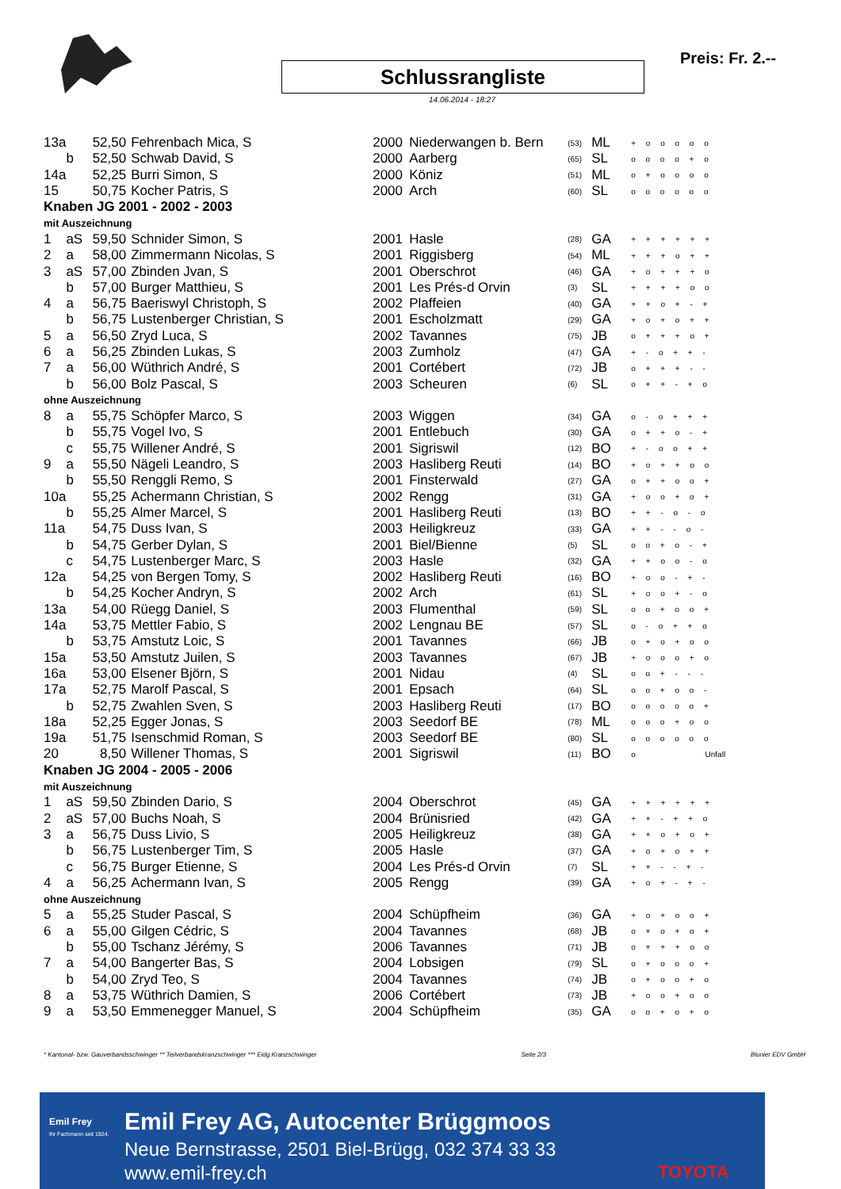Schlussrangliste
14.06.2014 - 18:27
Preis: Fr. 2.--
| 13a | | | 52,50 | Fehrenbach Mica, S | 2000 | Niederwangen b. Bern | (53) | ML | + o o o o o |
| | b | | 52,50 | Schwab David, S | 2000 | Aarberg | (65) | SL | o o o o + o |
| 14a | | | 52,25 | Burri Simon, S | 2000 | Köniz | (51) | ML | o + o o o o |
| 15 | | | 50,75 | Kocher Patris, S | 2000 | Arch | (60) | SL | o o o o o o |
| Knaben JG 2001 - 2002 - 2003 | | | | | | | | | |
| mit Auszeichnung | | | | | | | | | |
| 1 | a | S | 59,50 | Schnider Simon, S | 2001 | Hasle | (28) | GA | + + + + + + |
| 2 | a | | 58,00 | Zimmermann Nicolas, S | 2001 | Riggisberg | (54) | ML | + + + o + + |
| 3 | a | S | 57,00 | Zbinden Jvan, S | 2001 | Oberschrot | (46) | GA | + o + + + o |
| | b | | 57,00 | Burger Matthieu, S | 2001 | Les Prés-d Orvin | (3) | SL | + + + + o o |
| 4 | a | | 56,75 | Baeriswyl Christoph, S | 2002 | Plaffeien | (40) | GA | + + o + - + |
| | b | | 56,75 | Lustenberger Christian, S | 2001 | Escholzmatt | (29) | GA | + o + o + + |
| 5 | a | | 56,50 | Zryd Luca, S | 2002 | Tavannes | (75) | JB | o + + + o + |
| 6 | a | | 56,25 | Zbinden Lukas, S | 2003 | Zumholz | (47) | GA | + - o + + - |
| 7 | a | | 56,00 | Wüthrich André, S | 2001 | Cortébert | (72) | JB | o + + + - - |
| | b | | 56,00 | Bolz Pascal, S | 2003 | Scheuren | (6) | SL | o + + - + o |
| ohne Auszeichnung | | | | | | | | | |
| 8 | a | | 55,75 | Schöpfer Marco, S | 2003 | Wiggen | (34) | GA | o - o + + + |
| | b | | 55,75 | Vogel Ivo, S | 2001 | Entlebuch | (30) | GA | o + + o - + |
| | c | | 55,75 | Willener André, S | 2001 | Sigriswil | (12) | BO | + - o o + + |
| 9 | a | | 55,50 | Nägeli Leandro, S | 2003 | Hasliberg Reuti | (14) | BO | + o + + o o |
| | b | | 55,50 | Renggli Remo, S | 2001 | Finsterwald | (27) | GA | o + + o o + |
| 10a | | | 55,25 | Achermann Christian, S | 2002 | Rengg | (31) | GA | + o o + o + |
| | b | | 55,25 | Almer Marcel, S | 2001 | Hasliberg Reuti | (13) | BO | + + - o - o |
| 11a | | | 54,75 | Duss Ivan, S | 2003 | Heiligkreuz | (33) | GA | + + - - o - |
| | b | | 54,75 | Gerber Dylan, S | 2001 | Biel/Bienne | (5) | SL | o o + o - + |
| | c | | 54,75 | Lustenberger Marc, S | 2003 | Hasle | (32) | GA | + + o o - o |
| 12a | | | 54,25 | von Bergen Tomy, S | 2002 | Hasliberg Reuti | (16) | BO | + o o - + - |
| | b | | 54,25 | Kocher Andryn, S | 2002 | Arch | (61) | SL | + o o + - o |
| 13a | | | 54,00 | Rüegg Daniel, S | 2003 | Flumenthal | (59) | SL | o o + o o + |
| 14a | | | 53,75 | Mettler Fabio, S | 2002 | Lengnau BE | (57) | SL | o - o + + o |
| | b | | 53,75 | Amstutz Loic, S | 2001 | Tavannes | (66) | JB | o + o + o o |
| 15a | | | 53,50 | Amstutz Juilen, S | 2003 | Tavannes | (67) | JB | + o o o + o |
| 16a | | | 53,00 | Elsener Björn, S | 2001 | Nidau | (4) | SL | o o + - - - |
| 17a | | | 52,75 | Marolf Pascal, S | 2001 | Epsach | (64) | SL | o o + o o - |
| | b | | 52,75 | Zwahlen Sven, S | 2003 | Hasliberg Reuti | (17) | BO | o o o o o + |
| 18a | | | 52,25 | Egger Jonas, S | 2003 | Seedorf BE | (78) | ML | o o o + o o |
| 19a | | | 51,75 | Isenschmid Roman, S | 2003 | Seedorf BE | (80) | SL | o o o o o o |
| 20 | | | 8,50 | Willener Thomas, S | 2001 | Sigriswil | (11) | BO | o Unfall |
| Knaben JG 2004 - 2005 - 2006 | | | | | | | | | |
| mit Auszeichnung | | | | | | | | | |
| 1 | a | S | 59,50 | Zbinden Dario, S | 2004 | Oberschrot | (45) | GA | + + + + + + |
| 2 | a | S | 57,00 | Buchs Noah, S | 2004 | Brünisried | (42) | GA | + + - + + o |
| 3 | a | | 56,75 | Duss Livio, S | 2005 | Heiligkreuz | (38) | GA | + + o + o + |
| | b | | 56,75 | Lustenberger Tim, S | 2005 | Hasle | (37) | GA | + o + o + + |
| | c | | 56,75 | Burger Etienne, S | 2004 | Les Prés-d Orvin | (7) | SL | + + - - + - |
| 4 | a | | 56,25 | Achermann Ivan, S | 2005 | Rengg | (39) | GA | + o + - + - |
| ohne Auszeichnung | | | | | | | | | |
| 5 | a | | 55,25 | Studer Pascal, S | 2004 | Schüpfheim | (36) | GA | + o + o o + |
| 6 | a | | 55,00 | Gilgen Cédric, S | 2004 | Tavannes | (68) | JB | o + o + o + |
| | b | | 55,00 | Tschanz Jérémy, S | 2006 | Tavannes | (71) | JB | o + + + o o |
| 7 | a | | 54,00 | Bangerter Bas, S | 2004 | Lobsigen | (79) | SL | o + o o o + |
| | b | | 54,00 | Zryd Teo, S | 2004 | Tavannes | (74) | JB | o + o o + o |
| 8 | a | | 53,75 | Wüthrich Damien, S | 2006 | Cortébert | (73) | JB | + o o + o o |
| 9 | a | | 53,50 | Emmenegger Manuel, S | 2004 | Schüpfheim | (35) | GA | o o + o + o |
* Kantonal- bzw. Gauverbandsschwinger ** Teilverbandskranzschwinger *** Eidg.Kranzschwinger Seite 2/3 Blunier EDV GmbH
Emil Frey
Ihr Fachmann seit 1924.
Emil Frey AG, Autocenter Brüggmoos
Neue Bernstrasse, 2501 Biel-Brügg, 032 374 33 33
www.emil-frey.ch TOYOTA